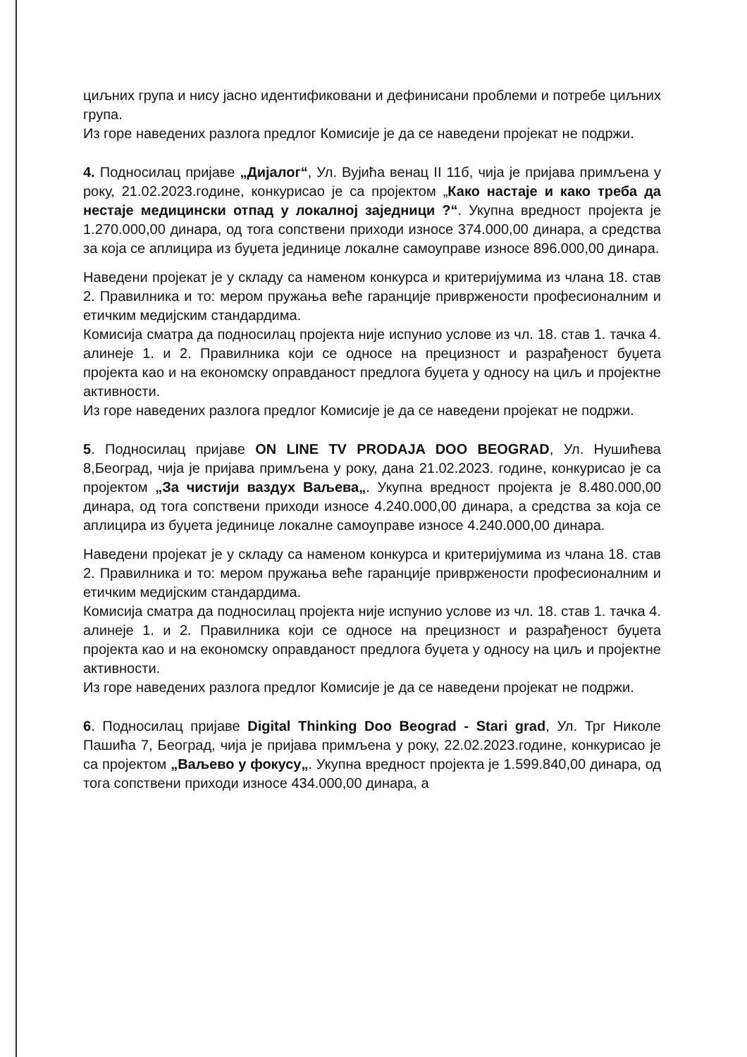циљних група и нису јасно идентификовани и дефинисани проблеми и потребе циљних група.
Из горе наведених разлога предлог Комисије је да се наведени пројекат не подржи.
4. Подносилац пријаве „Дијалог“, Ул. Вујића венац II 11б, чија је пријава примљена у року, 21.02.2023.године, конкурисао је са пројектом „Како настаје и како треба да нестаје медицински отпад у локалној заједници ?“. Укупна вредност пројекта је 1.270.000,00 динара, од тога сопствени приходи износе 374.000,00 динара, а средства за која се аплицира из буџета јединице локалне самоуправе износе 896.000,00 динара.
Наведени пројекат је у складу са наменом конкурса и критеријумима из члана 18. став 2. Правилника и то: мером пружања веће гаранције привржености професионалним и етичким медијским стандардима.
Комисија сматра да подносилац пројекта није испунио услове из чл. 18. став 1. тачка 4. алинеје 1. и 2. Правилника који се односе на прецизност и разрађеност буџета пројекта као и на економску оправданост предлога буџета у односу на циљ и пројектне активности.
Из горе наведених разлога предлог Комисије је да се наведени пројекат не подржи.
5. Подносилац пријаве ON LINE TV PRODAJA DOO BEOGRAD, Ул. Нушићева 8,Београд, чија је пријава примљена у року, дана 21.02.2023. године, конкурисао је са пројектом „За чистији ваздух Ваљева„. Укупна вредност пројекта је 8.480.000,00 динара, од тога сопствени приходи износе 4.240.000,00 динара, а средства за која се аплицира из буџета јединице локалне самоуправе износе 4.240.000,00 динара.
Наведени пројекат је у складу са наменом конкурса и критеријумима из члана 18. став 2. Правилника и то: мером пружања веће гаранције привржености професионалним и етичким медијским стандардима.
Комисија сматра да подносилац пројекта није испунио услове из чл. 18. став 1. тачка 4. алинеје 1. и 2. Правилника који се односе на прецизност и разрађеност буџета пројекта као и на економску оправданост предлога буџета у односу на циљ и пројектне активности.
Из горе наведених разлога предлог Комисије је да се наведени пројекат не подржи.
6. Подносилац пријаве Digital Thinking Doo Beograd - Stari grad, Ул. Трг Николе Пашића 7, Београд, чија је пријава примљена у року, 22.02.2023.године, конкурисао је са пројектом „Ваљево у фокусу„. Укупна вредност пројекта је 1.599.840,00 динара, од тога сопствени приходи износе 434.000,00 динара, а